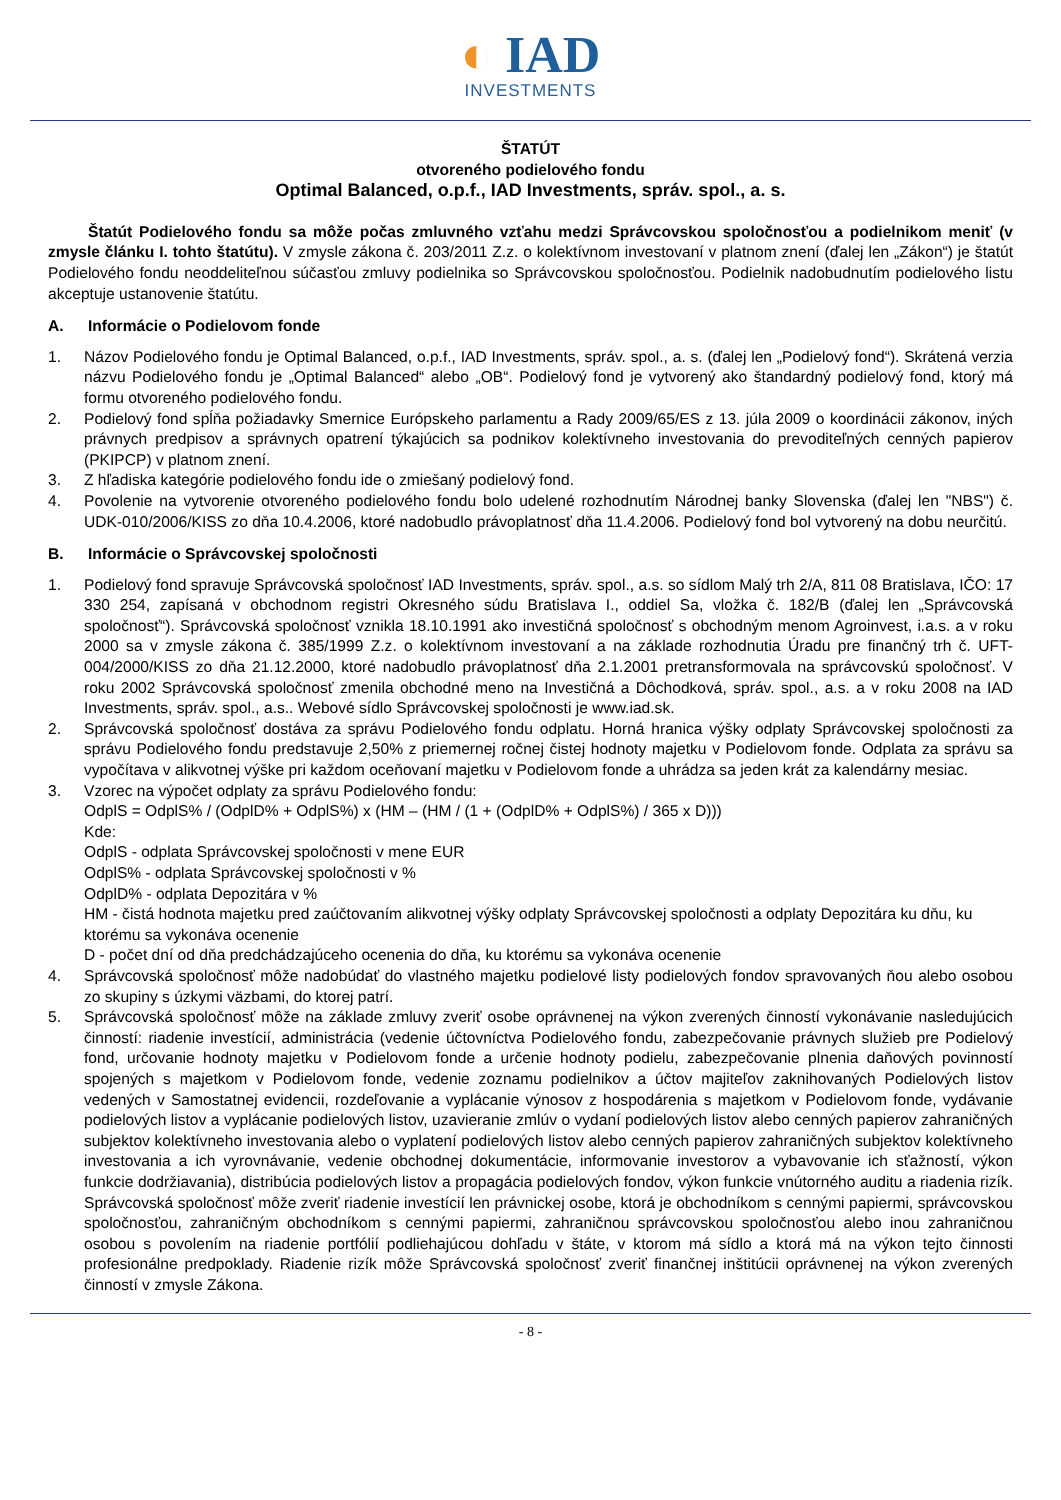◐ IAD
INVESTMENTS
ŠTATÚT
otvoreného podielového fondu
Optimal Balanced, o.p.f., IAD Investments, správ. spol., a. s.
Štatút Podielového fondu sa môže počas zmluvného vzťahu medzi Správcovskou spoločnosťou a podielnikom meniť (v zmysle článku I. tohto štatútu). V zmysle zákona č. 203/2011 Z.z. o kolektívnom investovaní v platnom znení (ďalej len „Zákon“) je štatút Podielového fondu neoddeliteľnou súčasťou zmluvy podielnika so Správcovskou spoločnosťou. Podielnik nadobudnutím podielového listu akceptuje ustanovenie štatútu.
A. Informácie o Podielovom fonde
1. Názov Podielového fondu je Optimal Balanced, o.p.f., IAD Investments, správ. spol., a. s. (ďalej len „Podielový fond“). Skrátená verzia názvu Podielového fondu je „Optimal Balanced“ alebo „OB“. Podielový fond je vytvorený ako štandardný podielový fond, ktorý má formu otvoreného podielového fondu.
2. Podielový fond spĺňa požiadavky Smernice Európskeho parlamentu a Rady 2009/65/ES z 13. júla 2009 o koordinácii zákonov, iných právnych predpisov a správnych opatrení týkajúcich sa podnikov kolektívneho investovania do prevoditeľných cenných papierov (PKIPCP) v platnom znení.
3. Z hľadiska kategórie podielového fondu ide o zmiešaný podielový fond.
4. Povolenie na vytvorenie otvoreného podielového fondu bolo udelené rozhodnutím Národnej banky Slovenska (ďalej len "NBS") č. UDK-010/2006/KISS zo dňa 10.4.2006, ktoré nadobudlo právoplatnosť dňa 11.4.2006. Podielový fond bol vytvorený na dobu neurčitú.
B. Informácie o Správcovskej spoločnosti
1. Podielový fond spravuje Správcovská spoločnosť IAD Investments, správ. spol., a.s. so sídlom Malý trh 2/A, 811 08 Bratislava, IČO: 17 330 254, zapísaná v obchodnom registri Okresného súdu Bratislava I., oddiel Sa, vložka č. 182/B (ďalej len „Správcovská spoločnosť“). Správcovská spoločnosť vznikla 18.10.1991 ako investičná spoločnosť s obchodným menom Agroinvest, i.a.s. a v roku 2000 sa v zmysle zákona č. 385/1999 Z.z. o kolektívnom investovaní a na základe rozhodnutia Úradu pre finančný trh č. UFT-004/2000/KISS zo dňa 21.12.2000, ktoré nadobudlo právoplatnosť dňa 2.1.2001 pretransformovala na správcovskú spoločnosť. V roku 2002 Správcovská spoločnosť zmenila obchodné meno na Investičná a Dôchodková, správ. spol., a.s. a v roku 2008 na IAD Investments, správ. spol., a.s.. Webové sídlo Správcovskej spoločnosti je www.iad.sk.
2. Správcovská spoločnosť dostáva za správu Podielového fondu odplatu. Horná hranica výšky odplaty Správcovskej spoločnosti za správu Podielového fondu predstavuje 2,50% z priemernej ročnej čistej hodnoty majetku v Podielovom fonde. Odplata za správu sa vypočítava v alikvotnej výške pri každom oceňovaní majetku v Podielovom fonde a uhrádza sa jeden krát za kalendárny mesiac.
3. Vzorec na výpočet odplaty za správu Podielového fondu:
OdplS = OdplS% / (OdplD% + OdplS%) x (HM – (HM / (1 + (OdplD% + OdplS%) / 365 x D)))
Kde:
OdplS - odplata Správcovskej spoločnosti v mene EUR
OdplS% - odplata Správcovskej spoločnosti v %
OdplD% - odplata Depozitára v %
HM - čistá hodnota majetku pred zaúčtovaním alikvotnej výšky odplaty Správcovskej spoločnosti a odplaty Depozitára ku dňu, ku ktorému sa vykonáva ocenenie
D - počet dní od dňa predchádzajúceho ocenenia do dňa, ku ktorému sa vykonáva ocenenie
4. Správcovská spoločnosť môže nadobúdať do vlastného majetku podielové listy podielových fondov spravovaných ňou alebo osobou zo skupiny s úzkymi väzbami, do ktorej patrí.
5. Správcovská spoločnosť môže na základe zmluvy zveriť osobe oprávnenej na výkon zverených činností vykonávanie nasledujúcich činností: riadenie investícií, administrácia (vedenie účtovníctva Podielového fondu, zabezpečovanie právnych služieb pre Podielový fond, určovanie hodnoty majetku v Podielovom fonde a určenie hodnoty podielu, zabezpečovanie plnenia daňových povinností spojených s majetkom v Podielovom fonde, vedenie zoznamu podielnikov a účtov majiteľov zaknihovaných Podielových listov vedených v Samostatnej evidencii, rozdeľovanie a vyplácanie výnosov z hospodárenia s majetkom v Podielovom fonde, vydávanie podielových listov a vyplácanie podielových listov, uzavieranie zmlúv o vydaní podielových listov alebo cenných papierov zahraničných subjektov kolektívneho investovania alebo o vyplatení podielových listov alebo cenných papierov zahraničných subjektov kolektívneho investovania a ich vyrovnávanie, vedenie obchodnej dokumentácie, informovanie investorov a vybavovanie ich sťažností, výkon funkcie dodržiavania), distribúcia podielových listov a propagácia podielových fondov, výkon funkcie vnútorného auditu a riadenia rizík. Správcovská spoločnosť môže zveriť riadenie investícií len právnickej osobe, ktorá je obchodníkom s cennými papiermi, správcovskou spoločnosťou, zahraničným obchodníkom s cennými papiermi, zahraničnou správcovskou spoločnosťou alebo inou zahraničnou osobou s povolením na riadenie portfólií podliehajúcou dohľadu v štáte, v ktorom má sídlo a ktorá má na výkon tejto činnosti profesionálne predpoklady. Riadenie rizík môže Správcovská spoločnosť zveriť finančnej inštitúcii oprávnenej na výkon zverených činností v zmysle Zákona.
- 8 -